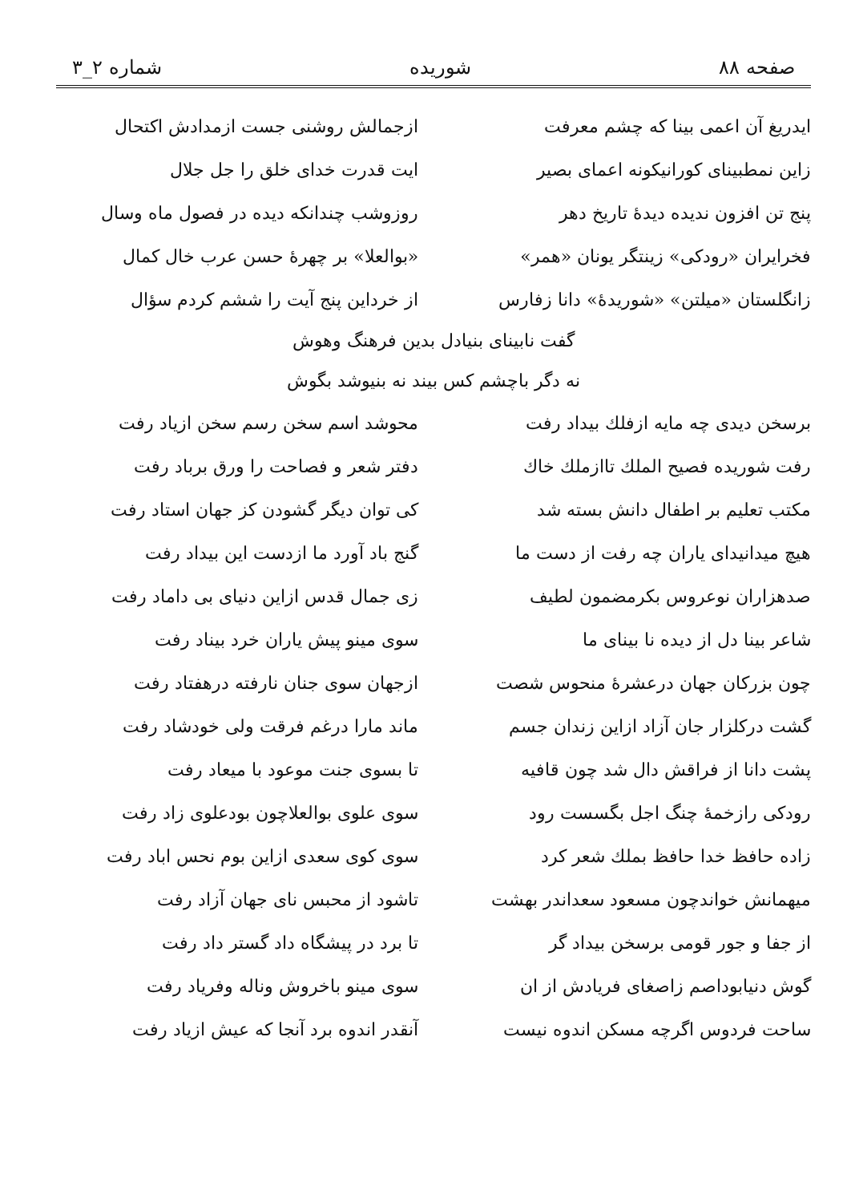صفحه ۸۸ شوریده شماره ۲_۳
ایدریغ آن اعمی بینا که چشم معرفت
ازجمالش روشنی جست ازمدادش اکتحال
زاین نمطبینای کورانیکونه اعمای بصیر
ایت قدرت خدای خلق را جل جلال
پنج تن افزون ندیده دیدهٔ تاریخ دهر
روزوشب چندانکه دیده در فصول ماه وسال
فخرایران «رودکی» زینتگر یونان «همر»
«بوالعلا» بر چهرهٔ حسن عرب خال کمال
زانگلستان «میلتن» «شوریدهٔ» دانا زفارس
از خرداین پنج آیت را ششم کردم سؤال
گفت نابینای بنیادل بدین فرهنگ وهوش
نه دگر باچشم کس بیند نه بنیوشد بگوش
برسخن دیدی چه مایه ازفلك بیداد رفت
محوشد اسم سخن رسم سخن ازیاد رفت
رفت شوریده فصیح الملك تاازملك خاك
دفتر شعر و فصاحت را ورق برباد رفت
مکتب تعلیم بر اطفال دانش بسته شد
کی توان دیگر گشودن کز جهان استاد رفت
هیچ میدانیدای یاران چه رفت از دست ما
گنج باد آورد ما ازدست این بیداد رفت
صدهزاران نوعروس بکرمضمون لطیف
زی جمال قدس ازاین دنیای بی داماد رفت
شاعر بینا دل از دیده نا بینای ما
سوی مینو پیش یاران خرد بیناد رفت
چون بزرکان جهان درعشرهٔ منحوس شصت
ازجهان سوی جنان نارفته درهفتاد رفت
گشت درکلزار جان آزاد ازاین زندان جسم
ماند مارا درغم فرقت ولی خودشاد رفت
پشت دانا از فراقش دال شد چون قافیه
تا بسوی جنت موعود با میعاد رفت
رودکی رازخمهٔ چنگ اجل بگسست رود
سوی علوی بوالعلاچون بودعلوی زاد رفت
زاده حافظ خدا حافظ بملك شعر کرد
سوی کوی سعدی ازاین بوم نحس اباد رفت
میهمانش خواندچون مسعود سعداندر بهشت
تاشود از محبس نای جهان آزاد رفت
از جفا و جور قومی برسخن بیداد گر
تا برد در پیشگاه داد گستر داد رفت
گوش دنیابوداصم زاصغای فریادش از ان
سوی مینو باخروش وناله وفریاد رفت
ساحت فردوس اگرچه مسکن اندوه نیست
آنقدر اندوه برد آنجا که عیش ازیاد رفت